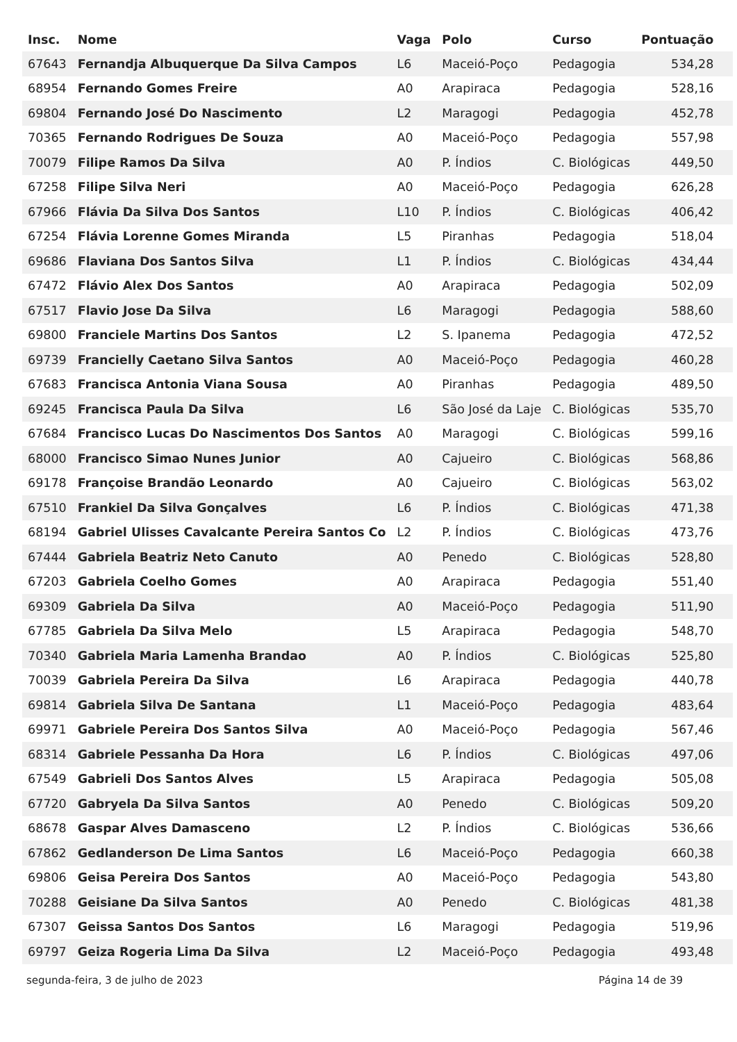| Insc. | Nome | Vaga | Polo | Curso | Pontuação |
| --- | --- | --- | --- | --- | --- |
| 67643 | Fernandja Albuquerque Da Silva Campos | L6 | Maceió-Poço | Pedagogia | 534,28 |
| 68954 | Fernando Gomes Freire | A0 | Arapiraca | Pedagogia | 528,16 |
| 69804 | Fernando José Do Nascimento | L2 | Maragogi | Pedagogia | 452,78 |
| 70365 | Fernando Rodrigues De Souza | A0 | Maceió-Poço | Pedagogia | 557,98 |
| 70079 | Filipe Ramos Da Silva | A0 | P. Índios | C. Biológicas | 449,50 |
| 67258 | Filipe Silva Neri | A0 | Maceió-Poço | Pedagogia | 626,28 |
| 67966 | Flávia Da Silva Dos Santos | L10 | P. Índios | C. Biológicas | 406,42 |
| 67254 | Flávia Lorenne Gomes Miranda | L5 | Piranhas | Pedagogia | 518,04 |
| 69686 | Flaviana Dos Santos Silva | L1 | P. Índios | C. Biológicas | 434,44 |
| 67472 | Flávio Alex Dos Santos | A0 | Arapiraca | Pedagogia | 502,09 |
| 67517 | Flavio Jose Da Silva | L6 | Maragogi | Pedagogia | 588,60 |
| 69800 | Franciele Martins Dos Santos | L2 | S. Ipanema | Pedagogia | 472,52 |
| 69739 | Francielly Caetano Silva Santos | A0 | Maceió-Poço | Pedagogia | 460,28 |
| 67683 | Francisca Antonia Viana Sousa | A0 | Piranhas | Pedagogia | 489,50 |
| 69245 | Francisca Paula Da Silva | L6 | São José da Laje | C. Biológicas | 535,70 |
| 67684 | Francisco Lucas Do Nascimentos Dos Santos | A0 | Maragogi | C. Biológicas | 599,16 |
| 68000 | Francisco Simao Nunes Junior | A0 | Cajueiro | C. Biológicas | 568,86 |
| 69178 | Françoise Brandão Leonardo | A0 | Cajueiro | C. Biológicas | 563,02 |
| 67510 | Frankiel Da Silva Gonçalves | L6 | P. Índios | C. Biológicas | 471,38 |
| 68194 | Gabriel Ulisses Cavalcante Pereira Santos Co | L2 | P. Índios | C. Biológicas | 473,76 |
| 67444 | Gabriela Beatriz Neto Canuto | A0 | Penedo | C. Biológicas | 528,80 |
| 67203 | Gabriela Coelho Gomes | A0 | Arapiraca | Pedagogia | 551,40 |
| 69309 | Gabriela Da Silva | A0 | Maceió-Poço | Pedagogia | 511,90 |
| 67785 | Gabriela Da Silva Melo | L5 | Arapiraca | Pedagogia | 548,70 |
| 70340 | Gabriela Maria Lamenha Brandao | A0 | P. Índios | C. Biológicas | 525,80 |
| 70039 | Gabriela Pereira Da Silva | L6 | Arapiraca | Pedagogia | 440,78 |
| 69814 | Gabriela Silva De Santana | L1 | Maceió-Poço | Pedagogia | 483,64 |
| 69971 | Gabriele Pereira Dos Santos Silva | A0 | Maceió-Poço | Pedagogia | 567,46 |
| 68314 | Gabriele Pessanha Da Hora | L6 | P. Índios | C. Biológicas | 497,06 |
| 67549 | Gabrieli Dos Santos Alves | L5 | Arapiraca | Pedagogia | 505,08 |
| 67720 | Gabryela Da Silva Santos | A0 | Penedo | C. Biológicas | 509,20 |
| 68678 | Gaspar Alves Damasceno | L2 | P. Índios | C. Biológicas | 536,66 |
| 67862 | Gedlanderson De Lima Santos | L6 | Maceió-Poço | Pedagogia | 660,38 |
| 69806 | Geisa Pereira Dos Santos | A0 | Maceió-Poço | Pedagogia | 543,80 |
| 70288 | Geisiane Da Silva Santos | A0 | Penedo | C. Biológicas | 481,38 |
| 67307 | Geissa Santos Dos Santos | L6 | Maragogi | Pedagogia | 519,96 |
| 69797 | Geiza Rogeria Lima Da Silva | L2 | Maceió-Poço | Pedagogia | 493,48 |
segunda-feira, 3 de julho de 2023 Página 14 de 39